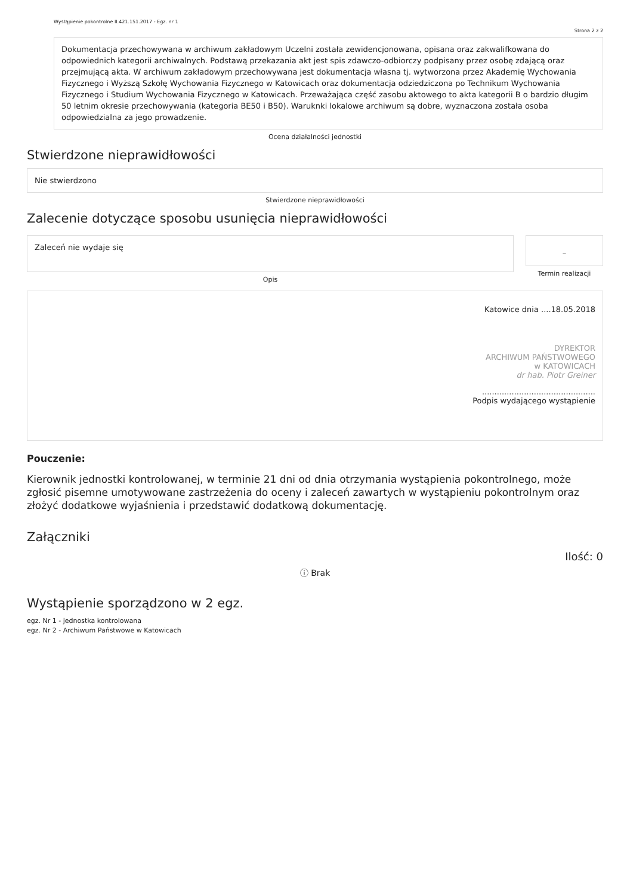Wystąpienie pokontrolne II.421.151.2017 - Egz. nr 1
Strona 2 z 2
Dokumentacja przechowywana w archiwum zakładowym Uczelni została zewidencjonowana, opisana oraz zakwalifkowana do odpowiednich kategorii archiwalnych. Podstawą przekazania akt jest spis zdawczo-odbiorczy podpisany przez osobę zdającą oraz przejmującą akta. W archiwum zakładowym przechowywana jest dokumentacja własna tj. wytworzona przez Akademię Wychowania Fizycznego i Wyższą Szkołę Wychowania Fizycznego w Katowicach oraz dokumentacja odziedziczona po Technikum Wychowania Fizycznego i Studium Wychowania Fizycznego w Katowicach. Przeważająca część zasobu aktowego to akta kategorii B o bardzio długim 50 letnim okresie przechowywania (kategoria BE50 i B50). Waruknki lokalowe archiwum są dobre, wyznaczona została osoba odpowiedzialna za jego prowadzenie.
Ocena działalności jednostki
Stwierdzone nieprawidłowości
Nie stwierdzono
Stwierdzone nieprawidłowości
Zalecenie dotyczące sposobu usunięcia nieprawidłowości
Zaleceń nie wydaje się
Opis
–
Termin realizacji
Katowice dnia ....18.05.2018
DYREKTOR
ARCHIWUM PAŃSTWOWEGO
w KATOWICACH
dr hab. Piotr Greiner
..............................................
Podpis wydającego wystąpienie
Pouczenie:
Kierownik jednostki kontrolowanej, w terminie 21 dni od dnia otrzymania wystąpienia pokontrolnego, może zgłosić pisemne umotywowane zastrzeżenia do oceny i zaleceń zawartych w wystąpieniu pokontrolnym oraz złożyć dodatkowe wyjaśnienia i przedstawić dodatkową dokumentację.
Załączniki
Ilość: 0
ⓘ Brak
Wystąpienie sporządzono w 2 egz.
egz. Nr 1 - jednostka kontrolowana
egz. Nr 2 - Archiwum Państwowe w Katowicach